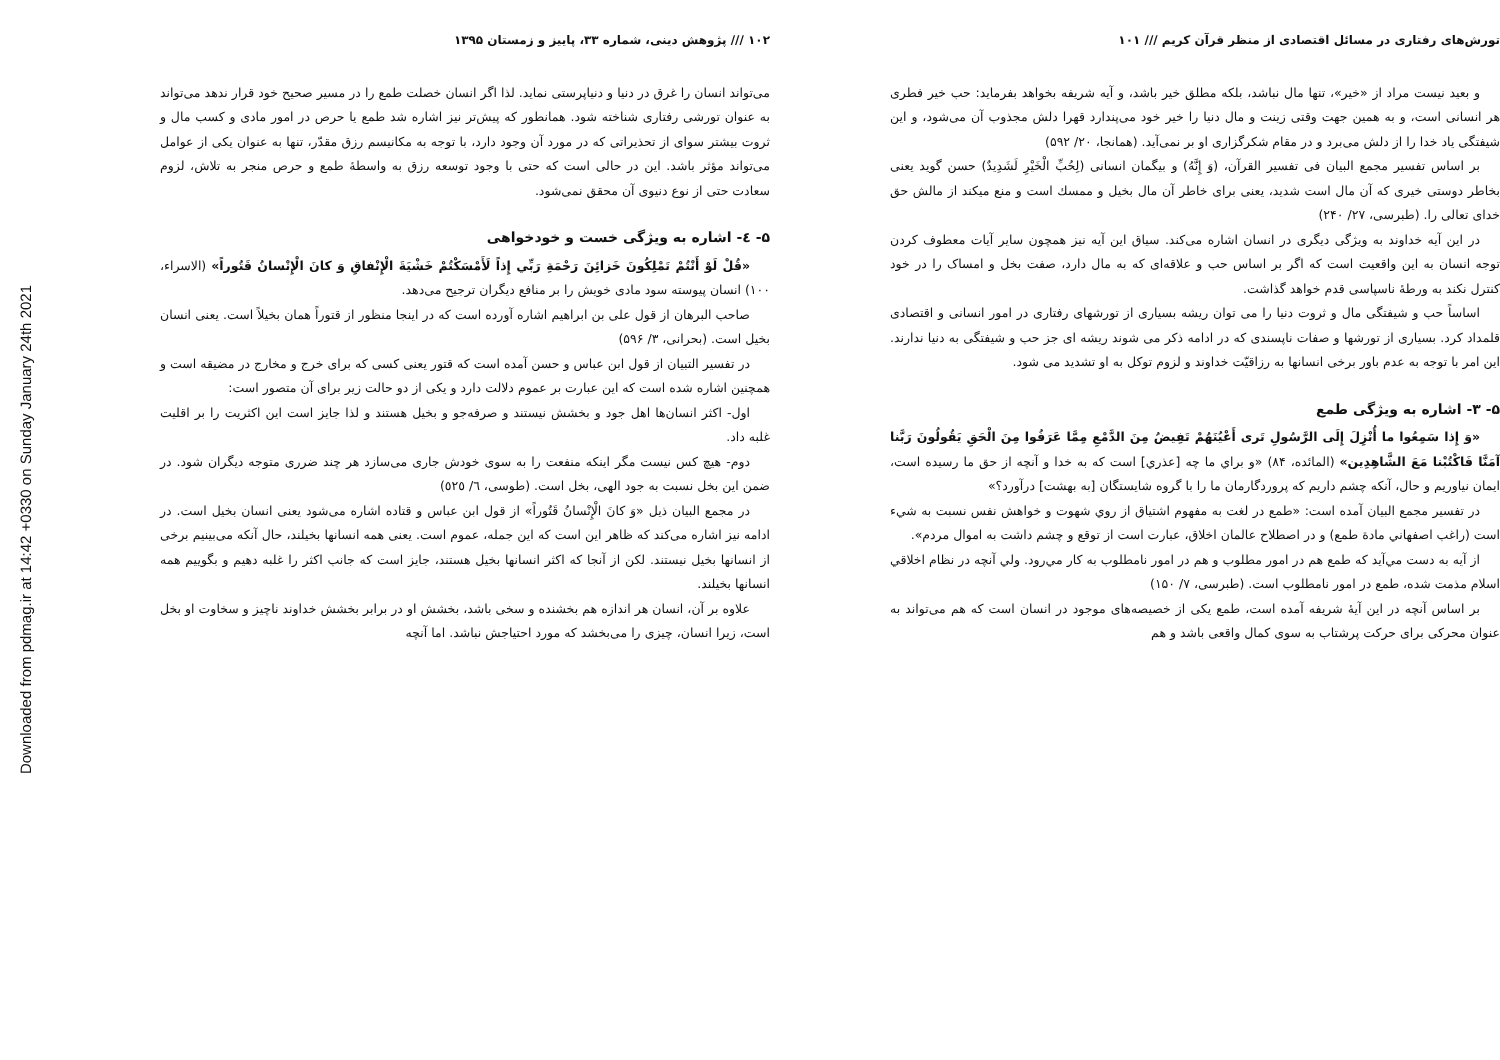Downloaded from pdmag.ir at 14:42 +0330 on Sunday January 24th 2021
تورش‌های رفتاری در مسائل اقتصادی از منظر قرآن کریم /// ۱۰۱
و بعید نیست مراد از «خیر»، تنها مال نباشد، بلکه مطلق خیر باشد، و آیه شریفه بخواهد بفرماید: حب خیر فطری هر انسانی است، و به همین جهت وقتی زینت و مال دنیا را خیر خود می‌پندارد قهرا دلش مجذوب آن می‌شود، و این شیفتگی یاد خدا را از دلش می‌برد و در مقام شکرگزاری او بر نمی‌آید. (همانجا، ۲۰/ ۵۹۲)
بر اساس تفسیر مجمع البیان فی تفسیر القرآن، (وَ إِنَّهُ) و بیگمان انسانی (لِحُبِّ الْخَیْرِ لَشَدِیدٌ) حسن گوید یعنی بخاطر دوستی خیری که آن مال است شدید، یعنی برای خاطر آن مال بخیل و ممسك است و منع میکند از مالش حق خدای تعالی را. (طبرسی، ۲۷/ ۲۴۰)
در این آیه خداوند به ویژگی دیگری در انسان اشاره می‌کند. سیاق این آیه نیز همچون سایر آیات معطوف کردن توجه انسان به این واقعیت است که اگر بر اساس حب و علاقه‌ای که به مال دارد، صفت بخل و امساک را در خود کنترل نکند به ورطهٔ ناسپاسی قدم خواهد گذاشت.
اساساً حب و شیفتگی مال و ثروت دنیا را می توان ریشه بسیاری از تورشهای رفتاری در امور انسانی و اقتصادی قلمداد کرد. بسیاری از تورشها و صفات ناپسندی که در ادامه ذکر می شوند ریشه ای جز حب و شیفتگی به دنیا ندارند. این امر با توجه به عدم باور برخی انسانها به رزاقیّت خداوند و لزوم توکل به او تشدید می شود.
۵- ۳- اشاره به ویژگی طمع
«وَ إِذا سَمِعُوا ما أُنْزِلَ إِلَى الرَّسُولِ تَرى أَعْيُنَهُمْ تَفِيضُ مِنَ الدَّمْعِ مِمَّا عَرَفُوا مِنَ الْحَقِ يَقُولُونَ رَبَّنا آمَنَّا فَاكْتُبْنا مَعَ الشَّاهِدِين» (المائده، ۸۴) «و براي ما چه [عذري] است كه به خدا و آنچه از حق ما رسيده است، ايمان نياوريم و حال، آنكه چشم داريم كه پروردگارمان ما را با گروه شايستگان [به بهشت] درآورد؟»
در تفسیر مجمع البیان آمده است: «طمع در لغت به مفهوم اشتياق از روي شهوت و خواهش نفس نسبت به شيء است (راغب اصفهاني مادة طمع) و در اصطلاح عالمان اخلاق، عبارت است از توقع و چشم داشت به اموال مردم».
از آيه به دست مي‌آيد كه طمع هم در امور مطلوب و هم در امور نامطلوب به كار مي‌رود. ولي آنچه در نظام اخلاقي اسلام مذمت شده، طمع در امور نامطلوب است. (طبرسی، ۷/ ۱۵۰)
بر اساس آنچه در این آیهٔ شریفه آمده است، طمع یکی از خصیصه‌های موجود در انسان است که هم می‌تواند به عنوان محرکی برای حرکت پرشتاب به سوی کمال واقعی باشد و هم
۱۰۲ /// پژوهش دینی، شماره ۳۳، پاییز و زمستان ۱۳۹۵
می‌تواند انسان را غرق در دنیا و دنیاپرستی نماید. لذا اگر انسان خصلت طمع را در مسیر صحیح خود قرار ندهد می‌تواند به عنوان تورشی رفتاری شناخته شود. همانطور که پیش‌تر نیز اشاره شد طمع یا حرص در امور مادی و کسب مال و ثروت بیشتر سوای از تحذیراتی که در مورد آن وجود دارد، با توجه به مکانیسم رزق مقدّر، تنها به عنوان یکی از عوامل می‌تواند مؤثر باشد. این در حالی است که حتی با وجود توسعه رزق به واسطهٔ طمع و حرص منجر به تلاش، لزوم سعادت حتی از نوع دنیوی آن محقق نمی‌شود.
۵- ٤- اشاره به ویژگی خست و خودخواهی
«قُلْ لَوْ أَنْتُمْ تَمْلِكُونَ خَزائِنَ رَحْمَةِ رَبِّي إِذاً لَأَمْسَكْتُمْ خَشْيَةَ الْإِنْفاقِ وَ كانَ الْإِنْسانُ قَتُوراً» (الاسراء، ۱۰۰) انسان پیوسته سود مادی خویش را بر منافع دیگران ترجیح می‌دهد.
صاحب البرهان از قول علی بن ابراهیم اشاره آورده است که در اینجا منظور از قتوراً همان بخیلاً است. یعنی انسان بخیل است. (بحرانی، ۳/ ۵۹۶)
در تفسیر التبیان از قول ابن عباس و حسن آمده است که قتور یعنی کسی که برای خرج و مخارج در مضیقه است و همچنین اشاره شده است که این عبارت بر عموم دلالت دارد و یکی از دو حالت زیر برای آن متصور است:
اول- اکثر انسان‌ها اهل جود و بخشش نیستند و صرفه‌جو و بخیل هستند و لذا جایز است این اکثریت را بر اقلیت غلبه داد.
دوم- هیچ کس نیست مگر اینکه منفعت را به سوی خودش جاری می‌سازد هر چند ضرری متوجه دیگران شود. در ضمن این بخل نسبت به جود الهی، بخل است. (طوسی، ٦/ ٥٢٥)
در مجمع البیان ذیل «وَ كانَ الْإِنْسانُ قَتُوراً» از قول ابن عباس و قتاده اشاره می‌شود یعنی انسان بخیل است. در ادامه نیز اشاره می‌کند که ظاهر این است که این جمله، عموم است. یعنی همه انسانها بخیلند، حال آنکه می‌بینیم برخی از انسانها بخیل نیستند. لکن از آنجا که اکثر انسانها بخیل هستند، جایز است که جانب اکثر را غلبه دهیم و بگوییم همه انسانها بخیلند.
علاوه بر آن، انسان هر اندازه هم بخشنده و سخی باشد، بخشش او در برابر بخشش خداوند ناچیز و سخاوت او بخل است، زیرا انسان، چیزی را می‌بخشد که مورد احتیاجش نباشد. اما آنچه